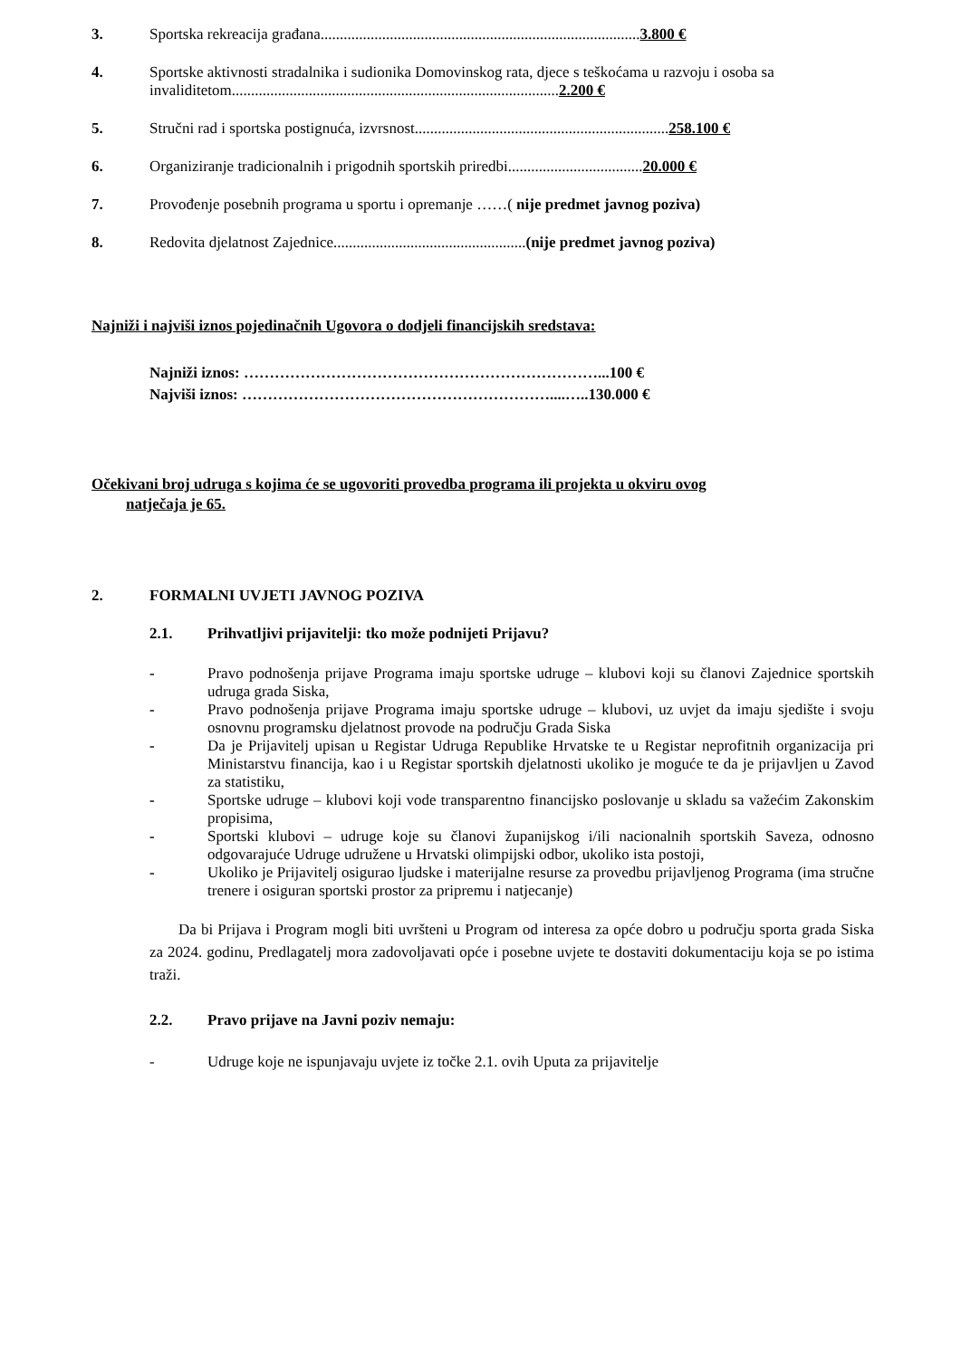3. Sportska rekreacija građana...................................................................................3.800 €
4. Sportske aktivnosti stradalnika i sudionika Domovinskog rata, djece s teškoćama u razvoju i osoba sa invaliditetom.....................................................................................2.200 €
5. Stručni rad i sportska postignuća, izvrsnost..................................................................258.100 €
6. Organiziranje tradicionalnih i prigodnih sportskih priredbi...................................20.000 €
7. Provođenje posebnih programa u sportu i opremanje ……( nije predmet javnog poziva)
8. Redovita djelatnost Zajednice..................................................(nije predmet javnog poziva)
Najniži i najviši iznos pojedinačnih Ugovora o dodjeli financijskih sredstava:
Najniži iznos: ……………………………………………………………...100 €
Najviši iznos: ……………………………………………………....…..130.000 €
Očekivani broj udruga s kojima će se ugovoriti provedba programa ili projekta u okviru ovog
natječaja je 65.
2. FORMALNI UVJETI JAVNOG POZIVA
2.1. Prihvatljivi prijavitelji: tko može podnijeti Prijavu?
- Pravo podnošenja prijave Programa imaju sportske udruge – klubovi koji su članovi Zajednice sportskih udruga grada Siska,
- Pravo podnošenja prijave Programa imaju sportske udruge – klubovi, uz uvjet da imaju sjedište i svoju osnovnu programsku djelatnost provode na području Grada Siska
- Da je Prijavitelj upisan u Registar Udruga Republike Hrvatske te u Registar neprofitnih organizacija pri Ministarstvu financija, kao i u Registar sportskih djelatnosti ukoliko je moguće te da je prijavljen u Zavod za statistiku,
- Sportske udruge – klubovi koji vode transparentno financijsko poslovanje u skladu sa važećim Zakonskim propisima,
- Sportski klubovi – udruge koje su članovi županijskog i/ili nacionalnih sportskih Saveza, odnosno odgovarajuće Udruge udružene u Hrvatski olimpijski odbor, ukoliko ista postoji,
- Ukoliko je Prijavitelj osigurao ljudske i materijalne resurse za provedbu prijavljenog Programa (ima stručne trenere i osiguran sportski prostor za pripremu i natjecanje)
Da bi Prijava i Program mogli biti uvršteni u Program od interesa za opće dobro u području sporta grada Siska za 2024. godinu, Predlagatelj mora zadovoljavati opće i posebne uvjete te dostaviti dokumentaciju koja se po istima traži.
2.2. Pravo prijave na Javni poziv nemaju:
- Udruge koje ne ispunjavaju uvjete iz točke 2.1. ovih Uputa za prijavitelje